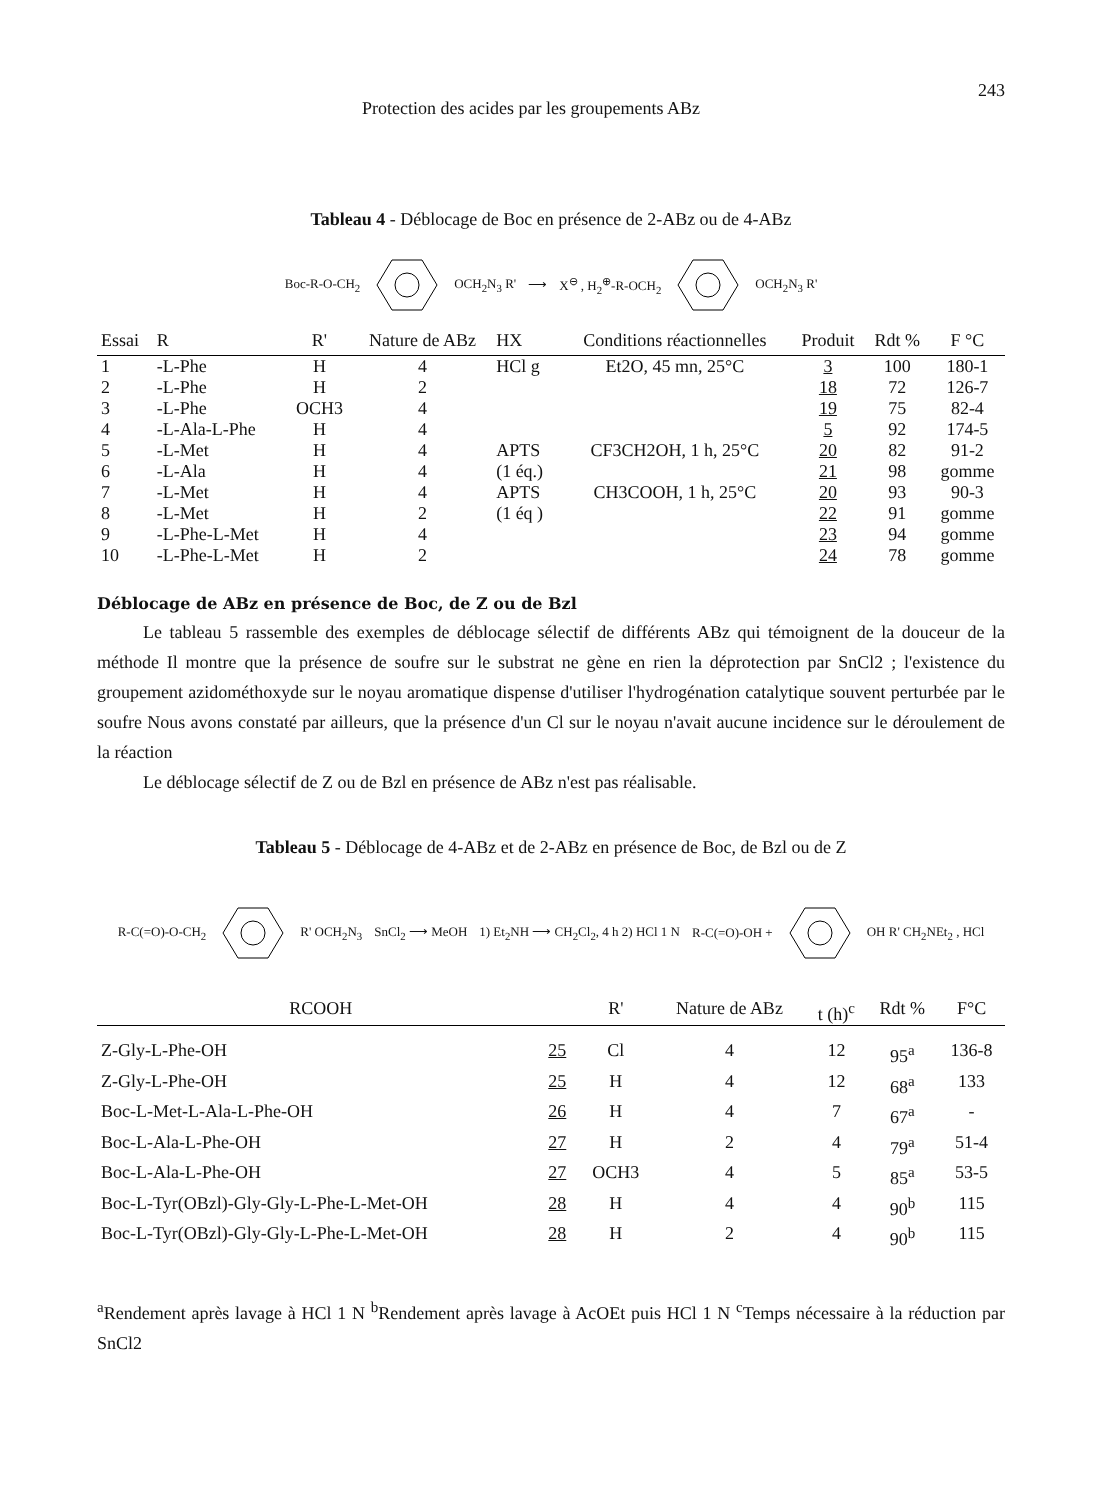Protection des acides par les groupements ABz 243
Tableau 4 - Déblocage de Boc en présence de 2-ABz ou de 4-ABz
Boc-R-O-CH<sub>2</sub> OCH<sub>2</sub>N<sub>3</sub> R' ⟶ X<sup>⊖</sup> , H<sub>2</sub><sup>⊕</sup>-R-OCH<sub>2</sub> OCH<sub>2</sub>N<sub>3</sub> R'
| Essai | R | R' | Nature de ABz | HX | Conditions réactionnelles | Produit | Rdt % | F °C |
| --- | --- | --- | --- | --- | --- | --- | --- | --- |
| 1 | -L-Phe | H | 4 | HCl g | Et2O, 45 mn, 25°C | 3 | 100 | 180-1 |
| 2 | -L-Phe | H | 2 | | | 18 | 72 | 126-7 |
| 3 | -L-Phe | OCH3 | 4 | | | 19 | 75 | 82-4 |
| 4 | -L-Ala-L-Phe | H | 4 | | | 5 | 92 | 174-5 |
| 5 | -L-Met | H | 4 | APTS | CF3CH2OH, 1 h, 25°C | 20 | 82 | 91-2 |
| 6 | -L-Ala | H | 4 | (1 éq.) | | 21 | 98 | gomme |
| 7 | -L-Met | H | 4 | APTS | CH3COOH, 1 h, 25°C | 20 | 93 | 90-3 |
| 8 | -L-Met | H | 2 | (1 éq ) | | 22 | 91 | gomme |
| 9 | -L-Phe-L-Met | H | 4 | | | 23 | 94 | gomme |
| 10 | -L-Phe-L-Met | H | 2 | | | 24 | 78 | gomme |
Déblocage de ABz en présence de Boc, de Z ou de Bzl
Le tableau 5 rassemble des exemples de déblocage sélectif de différents ABz qui témoignent de la douceur de la méthode Il montre que la présence de soufre sur le substrat ne gène en rien la déprotection par SnCl2 ; l'existence du groupement azidométhoxyde sur le noyau aromatique dispense d'utiliser l'hydrogénation catalytique souvent perturbée par le soufre Nous avons constaté par ailleurs, que la présence d'un Cl sur le noyau n'avait aucune incidence sur le déroulement de la réaction
Le déblocage sélectif de Z ou de Bzl en présence de ABz n'est pas réalisable.
Tableau 5 - Déblocage de 4-ABz et de 2-ABz en présence de Boc, de Bzl ou de Z
R-C(=O)-O-CH<sub>2</sub> R' OCH<sub>2</sub>N<sub>3</sub> SnCl<sub>2</sub> ⟶ MeOH 1) Et<sub>2</sub>NH ⟶ CH<sub>2</sub>Cl<sub>2</sub>, 4 h 2) HCl 1 N R-C(=O)-OH + OH R' CH<sub>2</sub>NEt<sub>2</sub> , HCl
| RCOOH | | R' | Nature de ABz | t (h)<sup>c</sup> | Rdt % | F°C |
| --- | --- | --- | --- | --- | --- | --- |
| Z-Gly-L-Phe-OH | 25 | Cl | 4 | 12 | 95<sup>a</sup> | 136-8 |
| Z-Gly-L-Phe-OH | 25 | H | 4 | 12 | 68<sup>a</sup> | 133 |
| Boc-L-Met-L-Ala-L-Phe-OH | 26 | H | 4 | 7 | 67<sup>a</sup> | - |
| Boc-L-Ala-L-Phe-OH | 27 | H | 2 | 4 | 79<sup>a</sup> | 51-4 |
| Boc-L-Ala-L-Phe-OH | 27 | OCH3 | 4 | 5 | 85<sup>a</sup> | 53-5 |
| Boc-L-Tyr(OBzl)-Gly-Gly-L-Phe-L-Met-OH | 28 | H | 4 | 4 | 90<sup>b</sup> | 115 |
| Boc-L-Tyr(OBzl)-Gly-Gly-L-Phe-L-Met-OH | 28 | H | 2 | 4 | 90<sup>b</sup> | 115 |
<sup>a</sup> Rendement après lavage à HCl 1 N <sup>b</sup>Rendement après lavage à AcOEt puis HCl 1 N <sup>c</sup>Temps nécessaire à la réduction par SnCl2